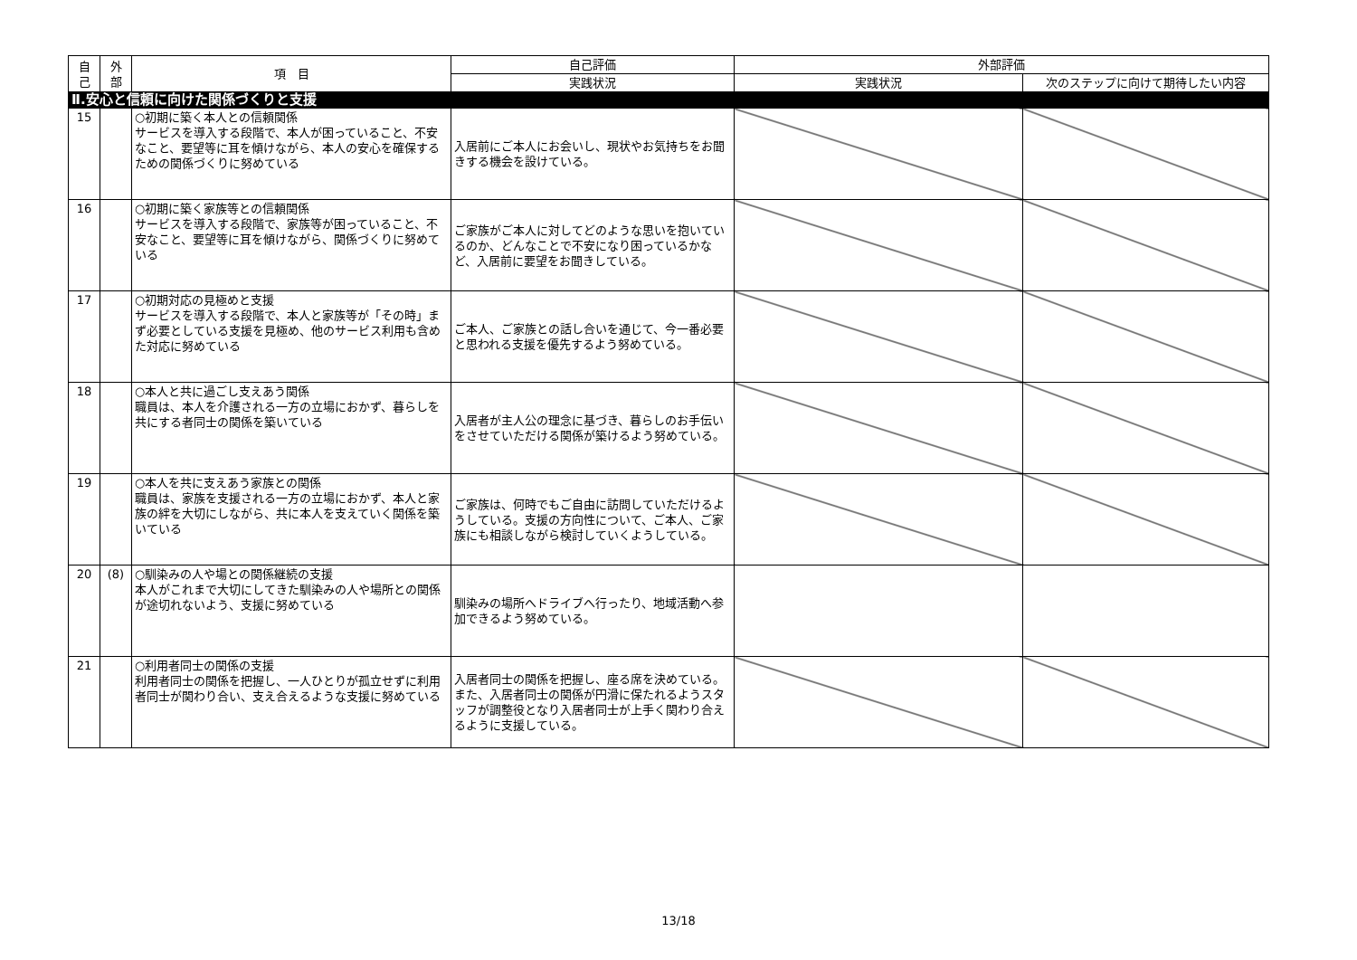| 自 己 | 外 部 | 項 目 | 自己評価 | 外部評価 | |
| --- | --- | --- | --- | --- | --- |
| | | | 実践状況 | 実践状況 | 次のステップに向けて期待したい内容 |
| Ⅱ.安心と信頼に向けた関係づくりと支援 | | | | | |
| 15 | | ○初期に築く本人との信頼関係 サービスを導入する段階で、本人が困っていること、不安なこと、要望等に耳を傾けながら、本人の安心を確保するための関係づくりに努めている | 入居前にご本人にお会いし、現状やお気持ちをお聞きする機会を設けている。 | | |
| 16 | | ○初期に築く家族等との信頼関係 サービスを導入する段階で、家族等が困っていること、不安なこと、要望等に耳を傾けながら、関係づくりに努めている | ご家族がご本人に対してどのような思いを抱いているのか、どんなことで不安になり困っているかなど、入居前に要望をお聞きしている。 | | |
| 17 | | ○初期対応の見極めと支援 サービスを導入する段階で、本人と家族等が「その時」まず必要としている支援を見極め、他のサービス利用も含めた対応に努めている | ご本人、ご家族との話し合いを通じて、今一番必要と思われる支援を優先するよう努めている。 | | |
| 18 | | ○本人と共に過ごし支えあう関係 職員は、本人を介護される一方の立場におかず、暮らしを共にする者同士の関係を築いている | 入居者が主人公の理念に基づき、暮らしのお手伝いをさせていただける関係が築けるよう努めている。 | | |
| 19 | | ○本人を共に支えあう家族との関係 職員は、家族を支援される一方の立場におかず、本人と家族の絆を大切にしながら、共に本人を支えていく関係を築いている | ご家族は、何時でもご自由に訪問していただけるようしている。支援の方向性について、ご本人、ご家族にも相談しながら検討していくようしている。 | | |
| 20 | (8) | ○馴染みの人や場との関係継続の支援 本人がこれまで大切にしてきた馴染みの人や場所との関係が途切れないよう、支援に努めている | 馴染みの場所へドライブへ行ったり、地域活動へ参加できるよう努めている。 | | |
| 21 | | ○利用者同士の関係の支援 利用者同士の関係を把握し、一人ひとりが孤立せずに利用者同士が関わり合い、支え合えるような支援に努めている | 入居者同士の関係を把握し、座る席を決めている。また、入居者同士の関係が円滑に保たれるようスタッフが調整役となり入居者同士が上手く関わり合えるように支援している。 | | |
13/18